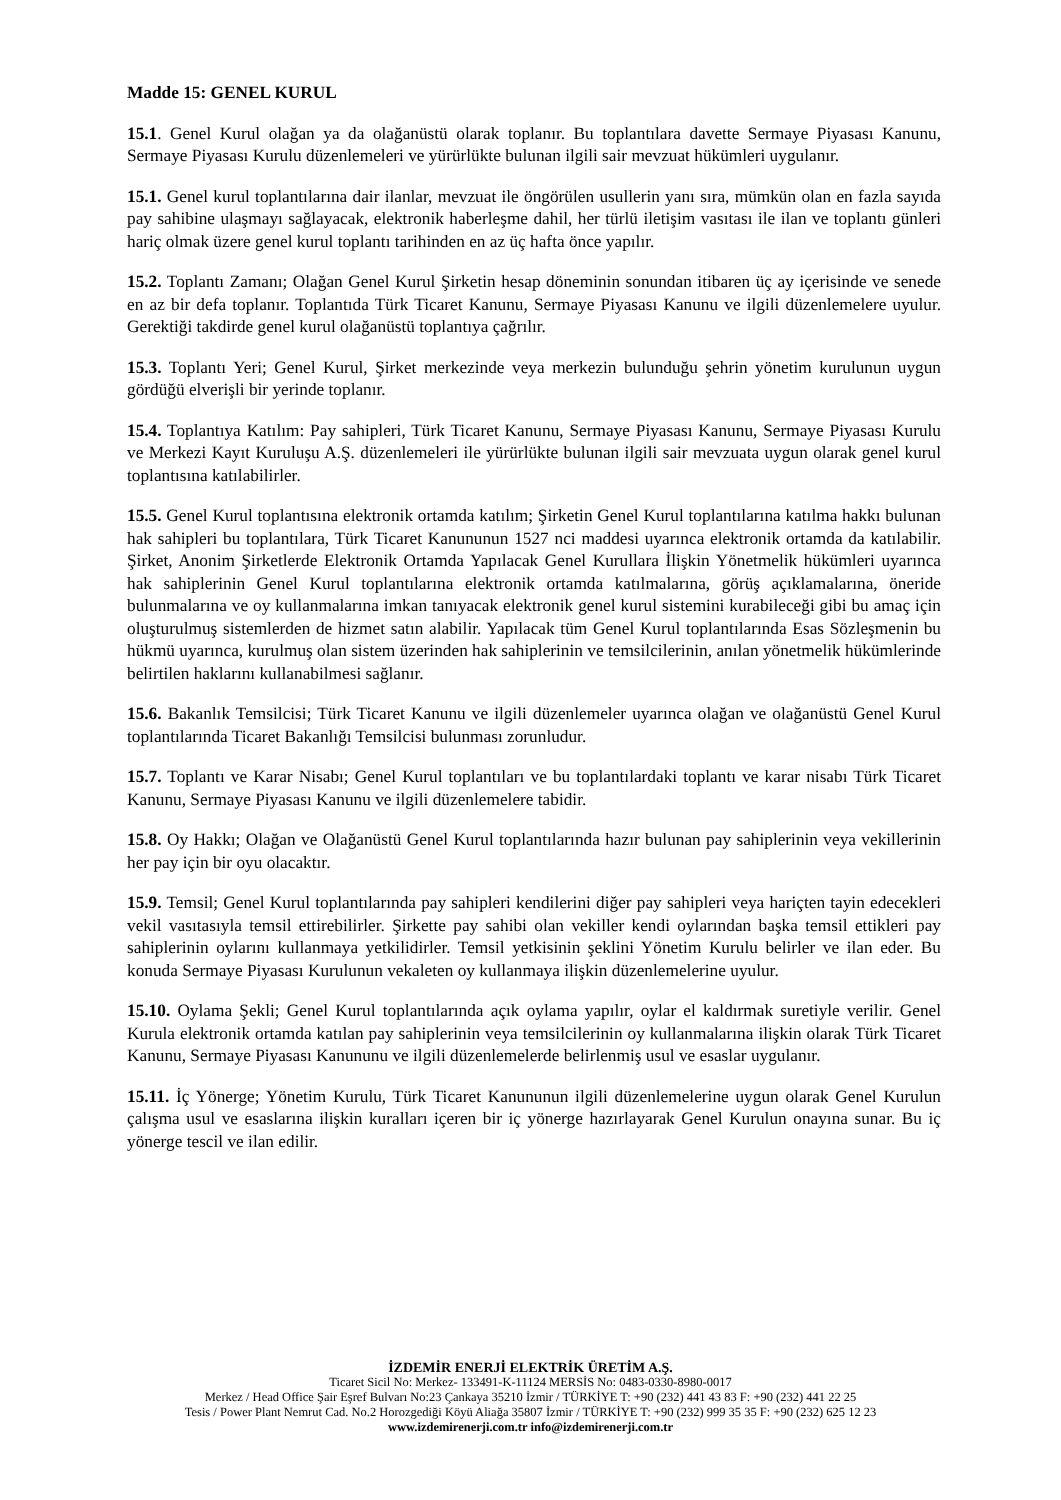Madde 15: GENEL KURUL
15.1. Genel Kurul olağan ya da olağanüstü olarak toplanır. Bu toplantılara davette Sermaye Piyasası Kanunu, Sermaye Piyasası Kurulu düzenlemeleri ve yürürlükte bulunan ilgili sair mevzuat hükümleri uygulanır.
15.1. Genel kurul toplantılarına dair ilanlar, mevzuat ile öngörülen usullerin yanı sıra, mümkün olan en fazla sayıda pay sahibine ulaşmayı sağlayacak, elektronik haberleşme dahil, her türlü iletişim vasıtası ile ilan ve toplantı günleri hariç olmak üzere genel kurul toplantı tarihinden en az üç hafta önce yapılır.
15.2. Toplantı Zamanı; Olağan Genel Kurul Şirketin hesap döneminin sonundan itibaren üç ay içerisinde ve senede en az bir defa toplanır. Toplantıda Türk Ticaret Kanunu, Sermaye Piyasası Kanunu ve ilgili düzenlemelere uyulur. Gerektiği takdirde genel kurul olağanüstü toplantıya çağrılır.
15.3. Toplantı Yeri; Genel Kurul, Şirket merkezinde veya merkezin bulunduğu şehrin yönetim kurulunun uygun gördüğü elverişli bir yerinde toplanır.
15.4. Toplantıya Katılım: Pay sahipleri, Türk Ticaret Kanunu, Sermaye Piyasası Kanunu, Sermaye Piyasası Kurulu ve Merkezi Kayıt Kuruluşu A.Ş. düzenlemeleri ile yürürlükte bulunan ilgili sair mevzuata uygun olarak genel kurul toplantısına katılabilirler.
15.5. Genel Kurul toplantısına elektronik ortamda katılım; Şirketin Genel Kurul toplantılarına katılma hakkı bulunan hak sahipleri bu toplantılara, Türk Ticaret Kanununun 1527 nci maddesi uyarınca elektronik ortamda da katılabilir. Şirket, Anonim Şirketlerde Elektronik Ortamda Yapılacak Genel Kurullara İlişkin Yönetmelik hükümleri uyarınca hak sahiplerinin Genel Kurul toplantılarına elektronik ortamda katılmalarına, görüş açıklamalarına, öneride bulunmalarına ve oy kullanmalarına imkan tanıyacak elektronik genel kurul sistemini kurabileceği gibi bu amaç için oluşturulmuş sistemlerden de hizmet satın alabilir. Yapılacak tüm Genel Kurul toplantılarında Esas Sözleşmenin bu hükmü uyarınca, kurulmuş olan sistem üzerinden hak sahiplerinin ve temsilcilerinin, anılan yönetmelik hükümlerinde belirtilen haklarını kullanabilmesi sağlanır.
15.6. Bakanlık Temsilcisi; Türk Ticaret Kanunu ve ilgili düzenlemeler uyarınca olağan ve olağanüstü Genel Kurul toplantılarında Ticaret Bakanlığı Temsilcisi bulunması zorunludur.
15.7. Toplantı ve Karar Nisabı; Genel Kurul toplantıları ve bu toplantılardaki toplantı ve karar nisabı Türk Ticaret Kanunu, Sermaye Piyasası Kanunu ve ilgili düzenlemelere tabidir.
15.8. Oy Hakkı; Olağan ve Olağanüstü Genel Kurul toplantılarında hazır bulunan pay sahiplerinin veya vekillerinin her pay için bir oyu olacaktır.
15.9. Temsil; Genel Kurul toplantılarında pay sahipleri kendilerini diğer pay sahipleri veya hariçten tayin edecekleri vekil vasıtasıyla temsil ettirebilirler. Şirkette pay sahibi olan vekiller kendi oylarından başka temsil ettikleri pay sahiplerinin oylarını kullanmaya yetkilidirler. Temsil yetkisinin şeklini Yönetim Kurulu belirler ve ilan eder. Bu konuda Sermaye Piyasası Kurulunun vekaleten oy kullanmaya ilişkin düzenlemelerine uyulur.
15.10. Oylama Şekli; Genel Kurul toplantılarında açık oylama yapılır, oylar el kaldırmak suretiyle verilir. Genel Kurula elektronik ortamda katılan pay sahiplerinin veya temsilcilerinin oy kullanmalarına ilişkin olarak Türk Ticaret Kanunu, Sermaye Piyasası Kanununu ve ilgili düzenlemelerde belirlenmiş usul ve esaslar uygulanır.
15.11. İç Yönerge; Yönetim Kurulu, Türk Ticaret Kanununun ilgili düzenlemelerine uygun olarak Genel Kurulun çalışma usul ve esaslarına ilişkin kuralları içeren bir iç yönerge hazırlayarak Genel Kurulun onayına sunar. Bu iç yönerge tescil ve ilan edilir.
İZDEMİR ENERJİ ELEKTRİK ÜRETİM A.Ş.
Ticaret Sicil No: Merkez- 133491-K-11124 MERSİS No: 0483-0330-8980-0017
Merkez / Head Office Şair Eşref Bulvarı No:23 Çankaya 35210 İzmir / TÜRKİYE T: +90 (232) 441 43 83 F: +90 (232) 441 22 25
Tesis / Power Plant Nemrut Cad. No.2 Horozgediği Köyü Aliağa 35807 İzmir / TÜRKİYE T: +90 (232) 999 35 35 F: +90 (232) 625 12 23
www.izdemirenerji.com.tr info@izdemirenerji.com.tr